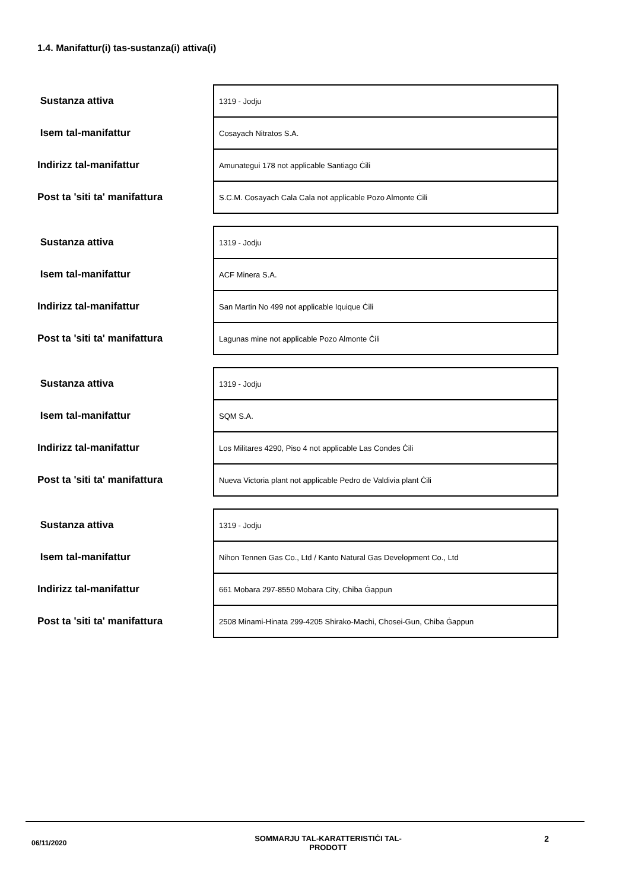1.4. Manifattur(i) tas-sustanza(i) attiva(i)
| Sustanza attiva | 1319 - Jodju |
| Isem tal-manifattur | Cosayach Nitratos S.A. |
| Indirizz tal-manifattur | Amunategui 178 not applicable Santiago Ċili |
| Post ta 'siti ta' manifattura | S.C.M. Cosayach Cala Cala not applicable Pozo Almonte Ċili |
| Sustanza attiva | 1319 - Jodju |
| Isem tal-manifattur | ACF Minera S.A. |
| Indirizz tal-manifattur | San Martin No 499 not applicable Iquique Ċili |
| Post ta 'siti ta' manifattura | Lagunas mine not applicable Pozo Almonte Ċili |
| Sustanza attiva | 1319 - Jodju |
| Isem tal-manifattur | SQM S.A. |
| Indirizz tal-manifattur | Los Militares 4290, Piso 4 not applicable Las Condes Ċili |
| Post ta 'siti ta' manifattura | Nueva Victoria plant not applicable Pedro de Valdivia plant Ċili |
| Sustanza attiva | 1319 - Jodju |
| Isem tal-manifattur | Nihon Tennen Gas Co., Ltd / Kanto Natural Gas Development Co., Ltd |
| Indirizz tal-manifattur | 661 Mobara 297-8550 Mobara City, Chiba Ġappun |
| Post ta 'siti ta' manifattura | 2508 Minami-Hinata 299-4205 Shirako-Machi, Chosei-Gun, Chiba Ġappun |
06/11/2020
SOMMARJU TAL-KARATTERISTIĊI TAL-
PRODOTT
2